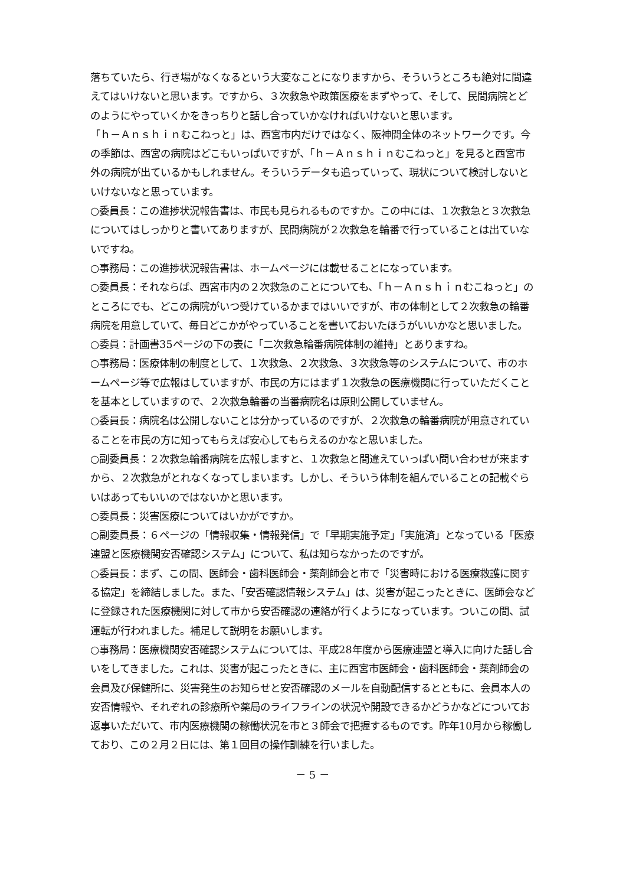落ちていたら、行き場がなくなるという大変なことになりますから、そういうところも絶対に間違えてはいけないと思います。ですから、３次救急や政策医療をまずやって、そして、民間病院とどのようにやっていくかをきっちりと話し合っていかなければいけないと思います。
「ｈ－Ａｎｓｈｉｎむこねっと」は、西宮市内だけではなく、阪神間全体のネットワークです。今の季節は、西宮の病院はどこもいっぱいですが、「ｈ－Ａｎｓｈｉｎむこねっと」を見ると西宮市外の病院が出ているかもしれません。そういうデータも追っていって、現状について検討しないといけないなと思っています。
○委員長：この進捗状況報告書は、市民も見られるものですか。この中には、１次救急と３次救急についてはしっかりと書いてありますが、民間病院が２次救急を輪番で行っていることは出ていないですね。
○事務局：この進捗状況報告書は、ホームページには載せることになっています。
○委員長：それならば、西宮市内の２次救急のことについても、「ｈ－Ａｎｓｈｉｎむこねっと」のところにでも、どこの病院がいつ受けているかまではいいですが、市の体制として２次救急の輪番病院を用意していて、毎日どこかがやっていることを書いておいたほうがいいかなと思いました。
○委員：計画書35ページの下の表に「二次救急輪番病院体制の維持」とありますね。
○事務局：医療体制の制度として、１次救急、２次救急、３次救急等のシステムについて、市のホームページ等で広報はしていますが、市民の方にはまず１次救急の医療機関に行っていただくことを基本としていますので、２次救急輪番の当番病院名は原則公開していません。
○委員長：病院名は公開しないことは分かっているのですが、２次救急の輪番病院が用意されていることを市民の方に知ってもらえば安心してもらえるのかなと思いました。
○副委員長：２次救急輪番病院を広報しますと、１次救急と間違えていっぱい問い合わせが来ますから、２次救急がとれなくなってしまいます。しかし、そういう体制を組んでいることの記載ぐらいはあってもいいのではないかと思います。
○委員長：災害医療についてはいかがですか。
○副委員長：６ページの「情報収集・情報発信」で「早期実施予定」「実施済」となっている「医療連盟と医療機関安否確認システム」について、私は知らなかったのですが。
○委員長：まず、この間、医師会・歯科医師会・薬剤師会と市で「災害時における医療救護に関する協定」を締結しました。また、「安否確認情報システム」は、災害が起こったときに、医師会などに登録された医療機関に対して市から安否確認の連絡が行くようになっています。ついこの間、試運転が行われました。補足して説明をお願いします。
○事務局：医療機関安否確認システムについては、平成28年度から医療連盟と導入に向けた話し合いをしてきました。これは、災害が起こったときに、主に西宮市医師会・歯科医師会・薬剤師会の会員及び保健所に、災害発生のお知らせと安否確認のメールを自動配信するとともに、会員本人の安否情報や、それぞれの診療所や薬局のライフラインの状況や開設できるかどうかなどについてお返事いただいて、市内医療機関の稼働状況を市と３師会で把握するものです。昨年10月から稼働しており、この２月２日には、第１回目の操作訓練を行いました。
－ 5 －